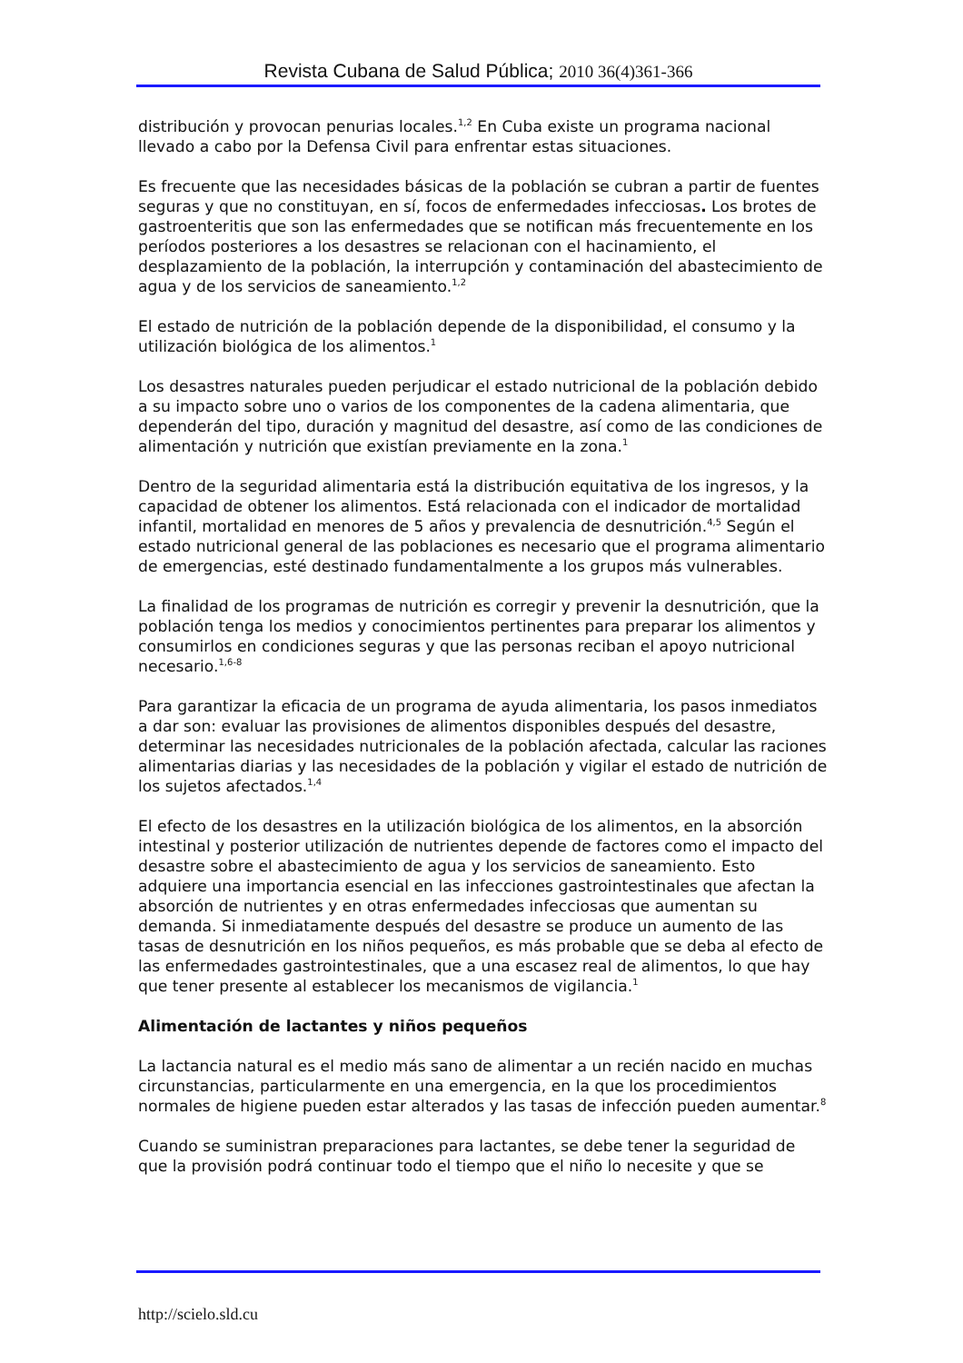Revista Cubana de Salud Pública; 2010 36(4)361-366
distribución y provocan penurias locales.<sup>1,2</sup> En Cuba existe un programa nacional llevado a cabo por la Defensa Civil para enfrentar estas situaciones.
Es frecuente que las necesidades básicas de la población se cubran a partir de fuentes seguras y que no constituyan, en sí, focos de enfermedades infecciosas. Los brotes de gastroenteritis que son las enfermedades que se notifican más frecuentemente en los períodos posteriores a los desastres se relacionan con el hacinamiento, el desplazamiento de la población, la interrupción y contaminación del abastecimiento de agua y de los servicios de saneamiento.<sup>1,2</sup>
El estado de nutrición de la población depende de la disponibilidad, el consumo y la utilización biológica de los alimentos.<sup>1</sup>
Los desastres naturales pueden perjudicar el estado nutricional de la población debido a su impacto sobre uno o varios de los componentes de la cadena alimentaria, que dependerán del tipo, duración y magnitud del desastre, así como de las condiciones de alimentación y nutrición que existían previamente en la zona.<sup>1</sup>
Dentro de la seguridad alimentaria está la distribución equitativa de los ingresos, y la capacidad de obtener los alimentos. Está relacionada con el indicador de mortalidad infantil, mortalidad en menores de 5 años y prevalencia de desnutrición.<sup>4,5</sup> Según el estado nutricional general de las poblaciones es necesario que el programa alimentario de emergencias, esté destinado fundamentalmente a los grupos más vulnerables.
La finalidad de los programas de nutrición es corregir y prevenir la desnutrición, que la población tenga los medios y conocimientos pertinentes para preparar los alimentos y consumirlos en condiciones seguras y que las personas reciban el apoyo nutricional necesario.<sup>1,6-8</sup>
Para garantizar la eficacia de un programa de ayuda alimentaria, los pasos inmediatos a dar son: evaluar las provisiones de alimentos disponibles después del desastre, determinar las necesidades nutricionales de la población afectada, calcular las raciones alimentarias diarias y las necesidades de la población y vigilar el estado de nutrición de los sujetos afectados.<sup>1,4</sup>
El efecto de los desastres en la utilización biológica de los alimentos, en la absorción intestinal y posterior utilización de nutrientes depende de factores como el impacto del desastre sobre el abastecimiento de agua y los servicios de saneamiento. Esto adquiere una importancia esencial en las infecciones gastrointestinales que afectan la absorción de nutrientes y en otras enfermedades infecciosas que aumentan su demanda. Si inmediatamente después del desastre se produce un aumento de las tasas de desnutrición en los niños pequeños, es más probable que se deba al efecto de las enfermedades gastrointestinales, que a una escasez real de alimentos, lo que hay que tener presente al establecer los mecanismos de vigilancia.<sup>1</sup>
Alimentación de lactantes y niños pequeños
La lactancia natural es el medio más sano de alimentar a un recién nacido en muchas circunstancias, particularmente en una emergencia, en la que los procedimientos normales de higiene pueden estar alterados y las tasas de infección pueden aumentar.<sup>8</sup>
Cuando se suministran preparaciones para lactantes, se debe tener la seguridad de que la provisión podrá continuar todo el tiempo que el niño lo necesite y que se
http://scielo.sld.cu